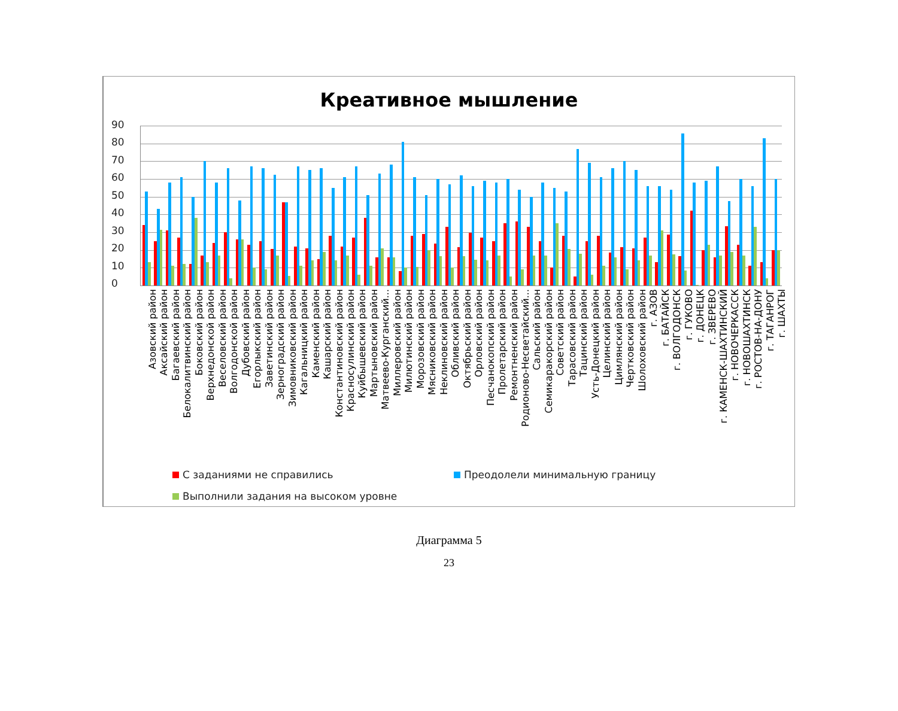Креативное мышление
90
80
70
60
50
40
30
20
10
0
Азовский район
Аксайский район
Багаевский район
Белокалитвинский район
Боковский район
Верхнедонской район
Веселовский район
Волгодонской район
Дубовский район
Егорлыкский район
Заветинский район
Зерноградский район
Зимовниковский район
Кагальницкий район
Каменский район
Кашарский район
Константиновский район
Красносулинский район
Куйбышевский район
Мартыновский район
Матвеево-Курганский...
Миллеровский район
Милютинский район
Морозовский район
Мясниковский район
Неклиновский район
Обливский район
Октябрьский район
Орловский район
Песчанокопский район
Пролетарский район
Ремонтненский район
Родионово-Несветайский...
Сальский район
Семикаракорский район
Советский район
Тарасовский район
Тацинский район
Усть-Донецкий район
Целинский район
Цимлянский район
Чертковский район
Шолоховский район
г. АЗОВ
г. БАТАЙСК
г. ВОЛГОДОНСК
г. ГУКОВО
г. ДОНЕЦК
г. ЗВЕРЕВО
г. КАМЕНСК-ШАХТИНСКИЙ
г. НОВОЧЕРКАССК
г. НОВОШАХТИНСК
г. РОСТОВ-НА-ДОНУ
г. ТАГАНРОГ
г. ШАХТЫ
С заданиями не справились
Преодолели минимальную границу
Выполнили задания на высоком уровне
Диаграмма 5
23